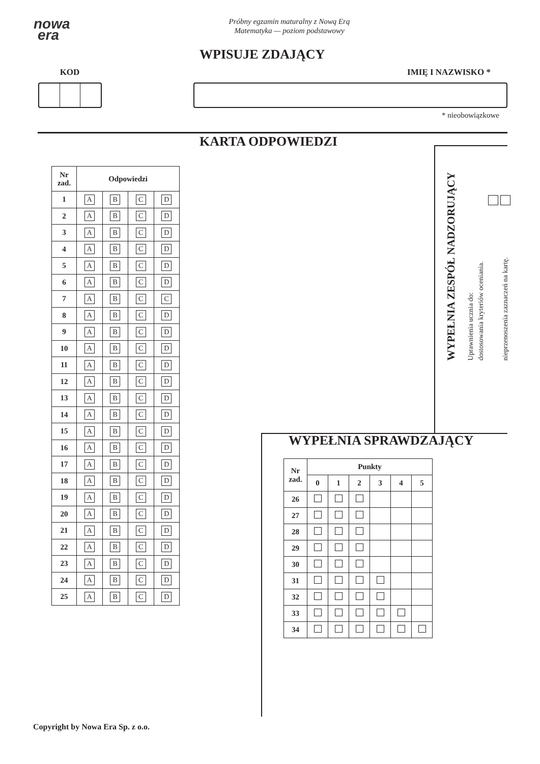nowa
era
Próbny egzamin maturalny z Nową Erą
Matematyka — poziom podstawowy
WPISUJE ZDAJĄCY
KOD IMIĘ I NAZWISKO *
* nieobowiązkowe
KARTA ODPOWIEDZI
| Nr zad. | Odpowiedzi | | | |
| --- | --- | --- | --- | --- |
| 1 | A | B | C | D |
| 2 | A | B | C | D |
| 3 | A | B | C | D |
| 4 | A | B | C | D |
| 5 | A | B | C | D |
| 6 | A | B | C | D |
| 7 | A | B | C | C |
| 8 | A | B | C | D |
| 9 | A | B | C | D |
| 10 | A | B | C | D |
| 11 | A | B | C | D |
| 12 | A | B | C | D |
| 13 | A | B | C | D |
| 14 | A | B | C | D |
| 15 | A | B | C | D |
| 16 | A | B | C | D |
| 17 | A | B | C | D |
| 18 | A | B | C | D |
| 19 | A | B | C | D |
| 20 | A | B | C | D |
| 21 | A | B | C | D |
| 22 | A | B | C | D |
| 23 | A | B | C | D |
| 24 | A | B | C | D |
| 25 | A | B | C | D |
WYPEŁNIA ZESPÓŁ NADZORUJĄCY
Uprawnienia ucznia do:
dostosowania kryteriów oceniania.
nieprzenoszenia zaznaczeń na kartę.
WYPEŁNIA SPRAWDZAJĄCY
| Nr zad. | Punkty | | | | | |
| --- | --- | --- | --- | --- | --- | --- |
| | 0 | 1 | 2 | 3 | 4 | 5 |
| 26 | | | | | | |
| 27 | | | | | | |
| 28 | | | | | | |
| 29 | | | | | | |
| 30 | | | | | | |
| 31 | | | | | | |
| 32 | | | | | | |
| 33 | | | | | | |
| 34 | | | | | | |
Copyright by Nowa Era Sp. z o.o.